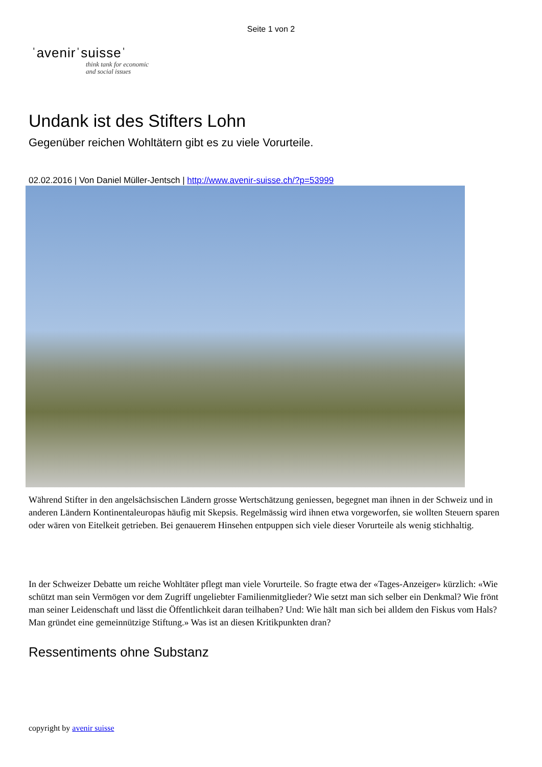Seite 1 von 2
ˈavenirˈsuisseˈ
think tank for economic
and social issues
Undank ist des Stifters Lohn
Gegenüber reichen Wohltätern gibt es zu viele Vorurteile.
02.02.2016 | Von Daniel Müller-Jentsch | http://www.avenir-suisse.ch/?p=53999
Während Stifter in den angelsächsischen Ländern grosse Wertschätzung geniessen, begegnet man ihnen in der Schweiz und in anderen Ländern Kontinentaleuropas häufig mit Skepsis. Regelmässig wird ihnen etwa vorgeworfen, sie wollten Steuern sparen oder wären von Eitelkeit getrieben. Bei genauerem Hinsehen entpuppen sich viele dieser Vorurteile als wenig stichhaltig.
In der Schweizer Debatte um reiche Wohltäter pflegt man viele Vorurteile. So fragte etwa der «Tages-Anzeiger» kürzlich: «Wie schützt man sein Vermögen vor dem Zugriff ungeliebter Familienmitglieder? Wie setzt man sich selber ein Denkmal? Wie frönt man seiner Leidenschaft und lässt die Öffentlichkeit daran teilhaben? Und: Wie hält man sich bei alldem den Fiskus vom Hals? Man gründet eine gemeinnützige Stiftung.» Was ist an diesen Kritikpunkten dran?
Ressentiments ohne Substanz
copyright by avenir suisse